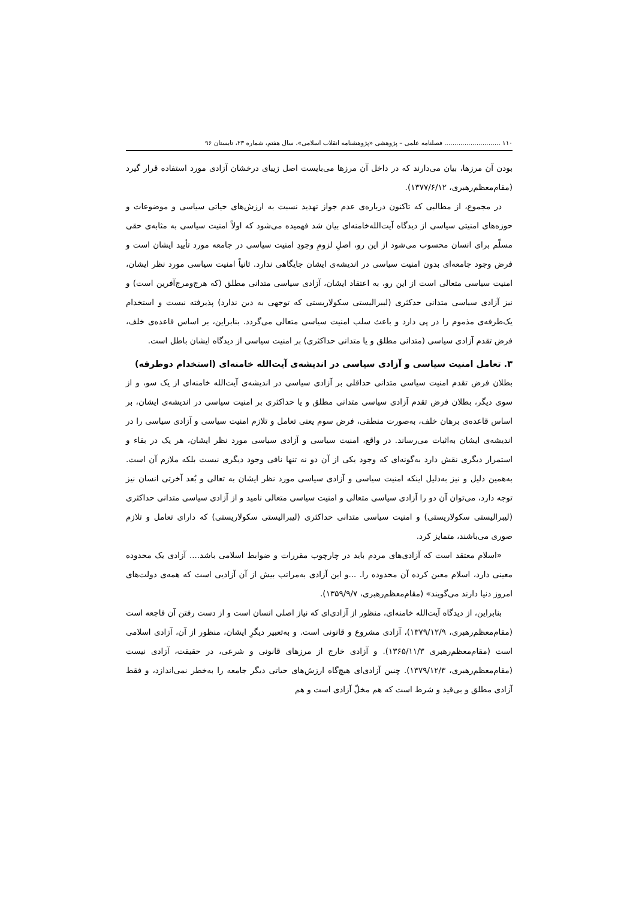۱۱۰ ............................ فصلنامه علمی – پژوهشی «پژوهشنامه انقلاب اسلامی»، سال هفتم، شماره ۲۳، تابستان ۹۶
بودن آن مرزها، بیان می‌دارند که در داخل آن مرزها می‌بایست اصل زیبای درخشان آزادی مورد استفاده قرار گیرد (مقام‌معظم‌رهبری، ۱۳۷۷/۶/۱۲).
در مجموع، از مطالبی که تاکنون درباره‌ی عدم جواز تهدید نسبت به ارزش‌های حیاتی سیاسی و موضوعات و حوزه‌های امنیتی سیاسی از دیدگاه آیت‌الله‌خامنه‌ای بیان شد فهمیده می‌شود که اولاً امنیت سیاسی به مثابه‌ی حقی مسلّم برای انسان محسوب می‌شود از این رو، اصلِ لزومِ وجودِ امنیت سیاسی در جامعه مورد تأیید ایشان است و فرض وجود جامعه‌ای بدون امنیت سیاسی در اندیشه‌ی ایشان جایگاهی ندارد. ثانیاً امنیت سیاسی مورد نظر ایشان، امنیت سیاسی متعالی است از این رو، به اعتقاد ایشان، آزادی سیاسی متدانی مطلق (که هرج‌ومرج‌آفرین است) و نیز آزادی سیاسی متدانی حدکثری (لیبرالیستی سکولاریستی که توجهی به دین ندارد) پذیرفته نیست و استخدام یک‌طرفه‌ی مذموم را در پی دارد و باعث سلب امنیت سیاسی متعالی می‌گردد. بنابراین، بر اساس قاعده‌ی خلف، فرض تقدم آزادی سیاسی (متدانی مطلق و یا متدانی حداکثری) بر امنیت سیاسی از دیدگاه ایشان باطل است.
۳. تعامل امنیت سیاسی و آزادی سیاسی در اندیشه‌ی آیت‌الله خامنه‌ای (استخدام دوطرفه)
بطلان فرض تقدم امنیت سیاسی متدانی حداقلی بر آزادی سیاسی در اندیشه‌ی آیت‌الله خامنه‌ای از یک سو، و از سوی دیگر، بطلان فرض تقدم آزادی سیاسی متدانی مطلق و یا حداکثری بر امنیت سیاسی در اندیشه‌ی ایشان، بر اساس قاعده‌ی برهان خلف، به‌صورت منطقی، فرض سوم یعنی تعامل و تلازم امنیت سیاسی و آزادی سیاسی را در اندیشه‌ی ایشان به‌اثبات می‌رساند. در واقع، امنیت سیاسی و آزادی سیاسی مورد نظر ایشان، هر یک در بقاء و استمرار دیگری نقش دارد به‌گونه‌ای که وجود یکی از آن دو نه تنها نافی وجود دیگری نیست بلکه ملازم آن است. به‌همین دلیل و نیز به‌دلیل اینکه امنیت سیاسی و آزادی سیاسی مورد نظر ایشان به تعالی و بُعد آخرتی انسان نیز توجه دارد، می‌توان آن دو را آزادی سیاسی متعالی و امنیت سیاسی متعالی نامید و از آزادی سیاسی متدانی حداکثری (لیبرالیستی سکولاریستی) و امنیت سیاسی متدانی حداکثری (لیبرالیستی سکولاریستی) که دارای تعامل و تلازم صوری می‌باشند، متمایز کرد.
«اسلام معتقد است که آزادی‌های مردم باید در چارچوب مقررات و ضوابط اسلامی باشد.... آزادی یک محدوده معینی دارد، اسلام معین کرده آن محدوده را. ...و این آزادی به‌مراتب بیش از آن آزادیی است که همه‌ی دولت‌های امروز دنیا دارند می‌گویند» (مقام‌معظم‌رهبری، ۱۳۵۹/۹/۷).
بنابراین، از دیدگاه آیت‌الله خامنه‌ای، منظور از آزادی‌ای که نیاز اصلی انسان است و از دست رفتن آن فاجعه است (مقام‌معظم‌رهبری، ۱۳۷۹/۱۲/۹)، آزادی مشروع و قانونی است. و به‌تعبیر دیگرِ ایشان، منظور از آن، آزادی اسلامی است (مقام‌معظم‌رهبری ۱۳۶۵/۱۱/۳). و آزادی خارج از مرزهای قانونی و شرعی، در حقیقت، آزادی نیست (مقام‌معظم‌رهبری، ۱۳۷۹/۱۲/۳). چنین آزادی‌ای هیچ‌گاه ارزش‌های حیاتی دیگر جامعه را به‌خطر نمی‌اندازد، و فقط آزادی مطلق و بی‌قید و شرط است که هم مخلّ آزادی است و هم